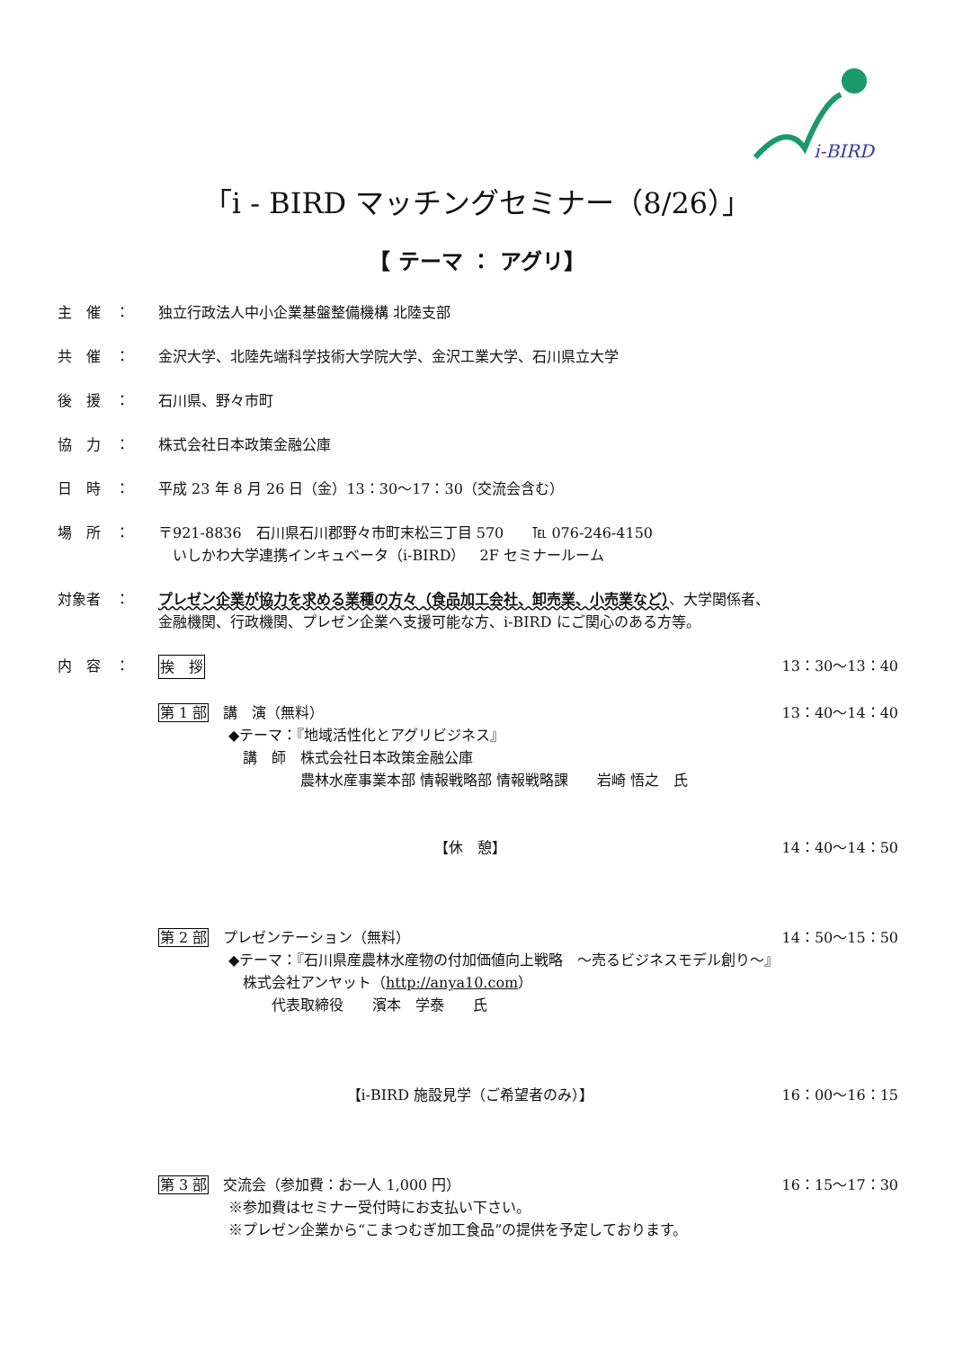i-BIRD
「i - BIRD マッチングセミナー（8/26）」
【 テーマ ： アグリ】
主　催　： 独立行政法人中小企業基盤整備機構 北陸支部
共　催　： 金沢大学、北陸先端科学技術大学院大学、金沢工業大学、石川県立大学
後　援　： 石川県、野々市町
協　力　： 株式会社日本政策金融公庫
日　時　： 平成 23 年 8 月 26 日（金）13：30～17：30（交流会含む）
場　所　： 〒921-8836　石川県石川郡野々市町末松三丁目 570　　℡ 076-246-4150
　いしかわ大学連携インキュベータ（i-BIRD）　2F セミナールーム
対象者　： プレゼン企業が協力を求める業種の方々（食品加工会社、卸売業、小売業など）、大学関係者、
金融機関、行政機関、プレゼン企業へ支援可能な方、i-BIRD にご関心のある方等。
内　容　： 挨　拶 13：30～13：40
第 1 部　講　演（無料） 13：40～14：40
◆テーマ：『地域活性化とアグリビジネス』
　講　師　株式会社日本政策金融公庫
　　　　　農林水産事業本部 情報戦略部 情報戦略課　　岩崎 悟之　氏
【休　憩】 14：40～14：50
第 2 部　プレゼンテーション（無料） 14：50～15：50
◆テーマ：『石川県産農林水産物の付加価値向上戦略　～売るビジネスモデル創り～』
　株式会社アンヤット（http://anya10.com）
　　　代表取締役　　濱本　学泰　　氏
【i-BIRD 施設見学（ご希望者のみ）】 16：00～16：15
第 3 部　交流会（参加費：お一人 1,000 円） 16：15～17：30
※参加費はセミナー受付時にお支払い下さい。
※プレゼン企業から“こまつむぎ加工食品”の提供を予定しております。